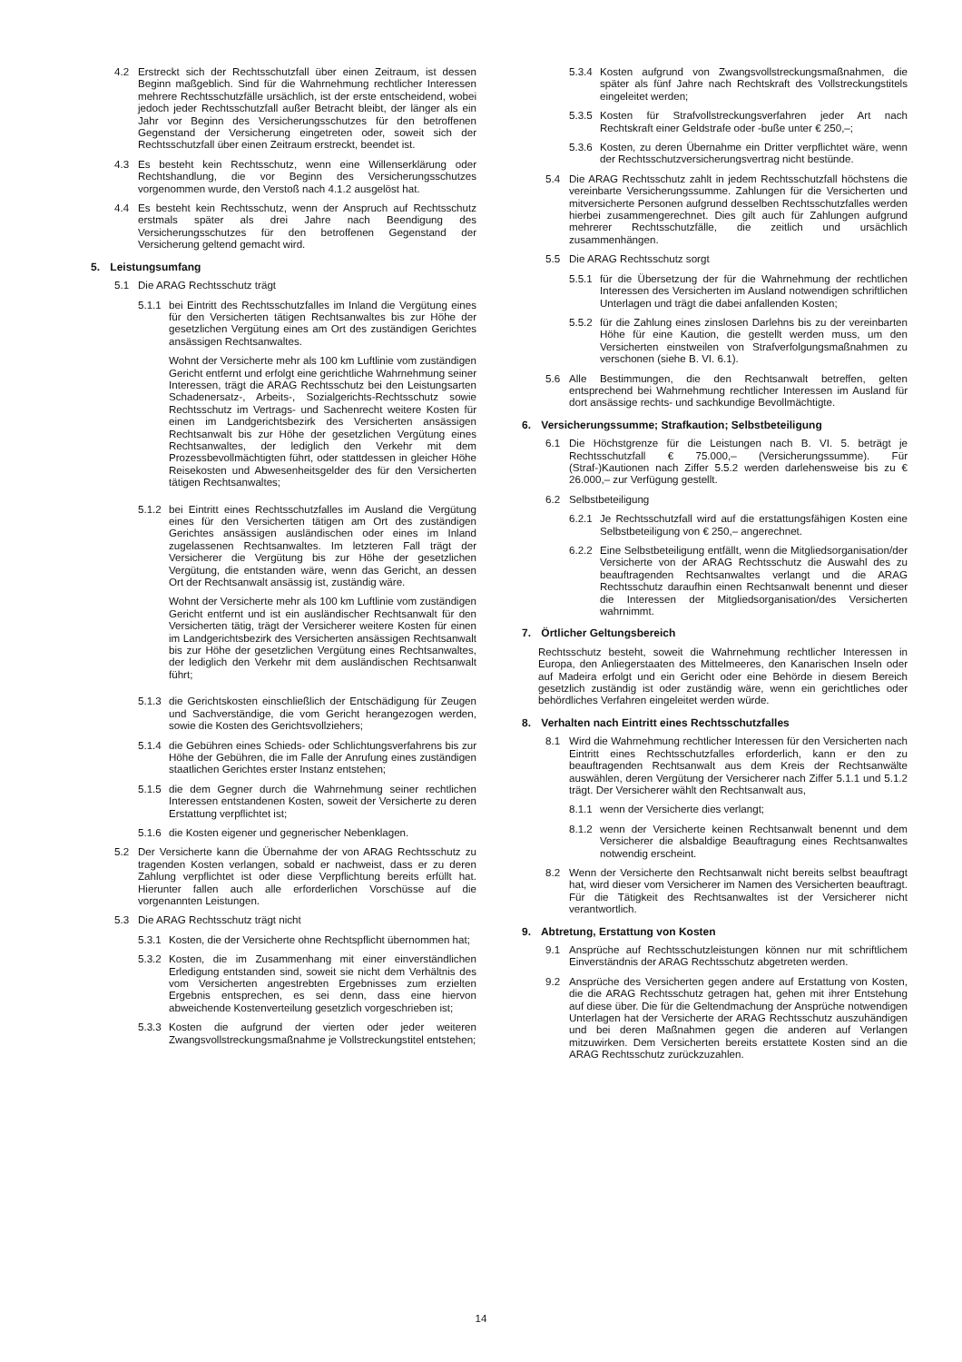4.2 Erstreckt sich der Rechtsschutzfall über einen Zeitraum, ist dessen Beginn maßgeblich. Sind für die Wahrnehmung rechtlicher Interessen mehrere Rechtsschutzfälle ursächlich, ist der erste entscheidend, wobei jedoch jeder Rechtsschutzfall außer Betracht bleibt, der länger als ein Jahr vor Beginn des Versicherungsschutzes für den betroffenen Gegenstand der Versicherung eingetreten oder, soweit sich der Rechtsschutzfall über einen Zeitraum erstreckt, beendet ist.
4.3 Es besteht kein Rechtsschutz, wenn eine Willenserklärung oder Rechtshandlung, die vor Beginn des Versicherungsschutzes vorgenommen wurde, den Verstoß nach 4.1.2 ausgelöst hat.
4.4 Es besteht kein Rechtsschutz, wenn der Anspruch auf Rechtsschutz erstmals später als drei Jahre nach Beendigung des Versicherungsschutzes für den betroffenen Gegenstand der Versicherung geltend gemacht wird.
5. Leistungsumfang
5.1 Die ARAG Rechtsschutz trägt
5.1.1
bei Eintritt des Rechtsschutzfalles im Inland die Vergütung eines für den Versicherten tätigen Rechtsanwaltes bis zur Höhe der gesetzlichen Vergütung eines am Ort des zuständigen Gerichtes ansässigen Rechtsanwaltes.
Wohnt der Versicherte mehr als 100 km Luftlinie vom zuständigen Gericht entfernt und erfolgt eine gerichtliche Wahrnehmung seiner Interessen, trägt die ARAG Rechtsschutz bei den Leistungsarten Schadenersatz-, Arbeits-, Sozialgerichts-Rechtsschutz sowie Rechtsschutz im Vertrags- und Sachenrecht weitere Kosten für einen im Landgerichtsbezirk des Versicherten ansässigen Rechtsanwalt bis zur Höhe der gesetzlichen Vergütung eines Rechtsanwaltes, der lediglich den Verkehr mit dem Prozessbevollmächtigten führt, oder stattdessen in gleicher Höhe Reisekosten und Abwesenheitsgelder des für den Versicherten tätigen Rechtsanwaltes;
5.1.2
bei Eintritt eines Rechtsschutzfalles im Ausland die Vergütung eines für den Versicherten tätigen am Ort des zuständigen Gerichtes ansässigen ausländischen oder eines im Inland zugelassenen Rechtsanwaltes. Im letzteren Fall trägt der Versicherer die Vergütung bis zur Höhe der gesetzlichen Vergütung, die entstanden wäre, wenn das Gericht, an dessen Ort der Rechtsanwalt ansässig ist, zuständig wäre.
Wohnt der Versicherte mehr als 100 km Luftlinie vom zuständigen Gericht entfernt und ist ein ausländischer Rechtsanwalt für den Versicherten tätig, trägt der Versicherer weitere Kosten für einen im Landgerichtsbezirk des Versicherten ansässigen Rechtsanwalt bis zur Höhe der gesetzlichen Vergütung eines Rechtsanwaltes, der lediglich den Verkehr mit dem ausländischen Rechtsanwalt führt;
5.1.3
die Gerichtskosten einschließlich der Entschädigung für Zeugen und Sachverständige, die vom Gericht herangezogen werden, sowie die Kosten des Gerichtsvollziehers;
5.1.4
die Gebühren eines Schieds- oder Schlichtungsverfahrens bis zur Höhe der Gebühren, die im Falle der Anrufung eines zuständigen staatlichen Gerichtes erster Instanz entstehen;
5.1.5
die dem Gegner durch die Wahrnehmung seiner rechtlichen Interessen entstandenen Kosten, soweit der Versicherte zu deren Erstattung verpflichtet ist;
5.1.6
die Kosten eigener und gegnerischer Nebenklagen.
5.2 Der Versicherte kann die Übernahme der von ARAG Rechtsschutz zu tragenden Kosten verlangen, sobald er nachweist, dass er zu deren Zahlung verpflichtet ist oder diese Verpflichtung bereits erfüllt hat. Hierunter fallen auch alle erforderlichen Vorschüsse auf die vorgenannten Leistungen.
5.3 Die ARAG Rechtsschutz trägt nicht
5.3.1
Kosten, die der Versicherte ohne Rechtspflicht übernommen hat;
5.3.2
Kosten, die im Zusammenhang mit einer einverständlichen Erledigung entstanden sind, soweit sie nicht dem Verhältnis des vom Versicherten angestrebten Ergebnisses zum erzielten Ergebnis entsprechen, es sei denn, dass eine hiervon abweichende Kostenverteilung gesetzlich vorgeschrieben ist;
5.3.3
Kosten die aufgrund der vierten oder jeder weiteren Zwangsvollstreckungsmaßnahme je Vollstreckungstitel entstehen;
5.3.4
Kosten aufgrund von Zwangsvollstreckungsmaßnahmen, die später als fünf Jahre nach Rechtskraft des Vollstreckungstitels eingeleitet werden;
5.3.5
Kosten für Strafvollstreckungsverfahren jeder Art nach Rechtskraft einer Geldstrafe oder -buße unter € 250,–;
5.3.6
Kosten, zu deren Übernahme ein Dritter verpflichtet wäre, wenn der Rechtsschutzversicherungsvertrag nicht bestünde.
5.4 Die ARAG Rechtsschutz zahlt in jedem Rechtsschutzfall höchstens die vereinbarte Versicherungssumme. Zahlungen für die Versicherten und mitversicherte Personen aufgrund desselben Rechtsschutzfalles werden hierbei zusammengerechnet. Dies gilt auch für Zahlungen aufgrund mehrerer Rechtsschutzfälle, die zeitlich und ursächlich zusammenhängen.
5.5 Die ARAG Rechtsschutz sorgt
5.5.1
für die Übersetzung der für die Wahrnehmung der rechtlichen Interessen des Versicherten im Ausland notwendigen schriftlichen Unterlagen und trägt die dabei anfallenden Kosten;
5.5.2
für die Zahlung eines zinslosen Darlehns bis zu der vereinbarten Höhe für eine Kaution, die gestellt werden muss, um den Versicherten einstweilen von Strafverfolgungsmaßnahmen zu verschonen (siehe B. VI. 6.1).
5.6 Alle Bestimmungen, die den Rechtsanwalt betreffen, gelten entsprechend bei Wahrnehmung rechtlicher Interessen im Ausland für dort ansässige rechts- und sachkundige Bevollmächtigte.
6. Versicherungssumme; Strafkaution; Selbstbeteiligung
6.1 Die Höchstgrenze für die Leistungen nach B. VI. 5. beträgt je Rechtsschutzfall € 75.000,– (Versicherungssumme). Für (Straf-)Kautionen nach Ziffer 5.5.2 werden darlehensweise bis zu € 26.000,– zur Verfügung gestellt.
6.2 Selbstbeteiligung
6.2.1
Je Rechtsschutzfall wird auf die erstattungsfähigen Kosten eine Selbstbeteiligung von € 250,– angerechnet.
6.2.2
Eine Selbstbeteiligung entfällt, wenn die Mitgliedsorganisation/der Versicherte von der ARAG Rechtsschutz die Auswahl des zu beauftragenden Rechtsanwaltes verlangt und die ARAG Rechtsschutz daraufhin einen Rechtsanwalt benennt und dieser die Interessen der Mitgliedsorganisation/des Versicherten wahrnimmt.
7. Örtlicher Geltungsbereich
Rechtsschutz besteht, soweit die Wahrnehmung rechtlicher Interessen in Europa, den Anliegerstaaten des Mittelmeeres, den Kanarischen Inseln oder auf Madeira erfolgt und ein Gericht oder eine Behörde in diesem Bereich gesetzlich zuständig ist oder zuständig wäre, wenn ein gerichtliches oder behördliches Verfahren eingeleitet werden würde.
8. Verhalten nach Eintritt eines Rechtsschutzfalles
8.1 Wird die Wahrnehmung rechtlicher Interessen für den Versicherten nach Eintritt eines Rechtsschutzfalles erforderlich, kann er den zu beauftragenden Rechtsanwalt aus dem Kreis der Rechtsanwälte auswählen, deren Vergütung der Versicherer nach Ziffer 5.1.1 und 5.1.2 trägt. Der Versicherer wählt den Rechtsanwalt aus,
8.1.1
wenn der Versicherte dies verlangt;
8.1.2
wenn der Versicherte keinen Rechtsanwalt benennt und dem Versicherer die alsbaldige Beauftragung eines Rechtsanwaltes notwendig erscheint.
8.2 Wenn der Versicherte den Rechtsanwalt nicht bereits selbst beauftragt hat, wird dieser vom Versicherer im Namen des Versicherten beauftragt. Für die Tätigkeit des Rechtsanwaltes ist der Versicherer nicht verantwortlich.
9. Abtretung, Erstattung von Kosten
9.1 Ansprüche auf Rechtsschutzleistungen können nur mit schriftlichem Einverständnis der ARAG Rechtsschutz abgetreten werden.
9.2 Ansprüche des Versicherten gegen andere auf Erstattung von Kosten, die die ARAG Rechtsschutz getragen hat, gehen mit ihrer Entstehung auf diese über. Die für die Geltendmachung der Ansprüche notwendigen Unterlagen hat der Versicherte der ARAG Rechtsschutz auszuhändigen und bei deren Maßnahmen gegen die anderen auf Verlangen mitzuwirken. Dem Versicherten bereits erstattete Kosten sind an die ARAG Rechtsschutz zurückzuzahlen.
14